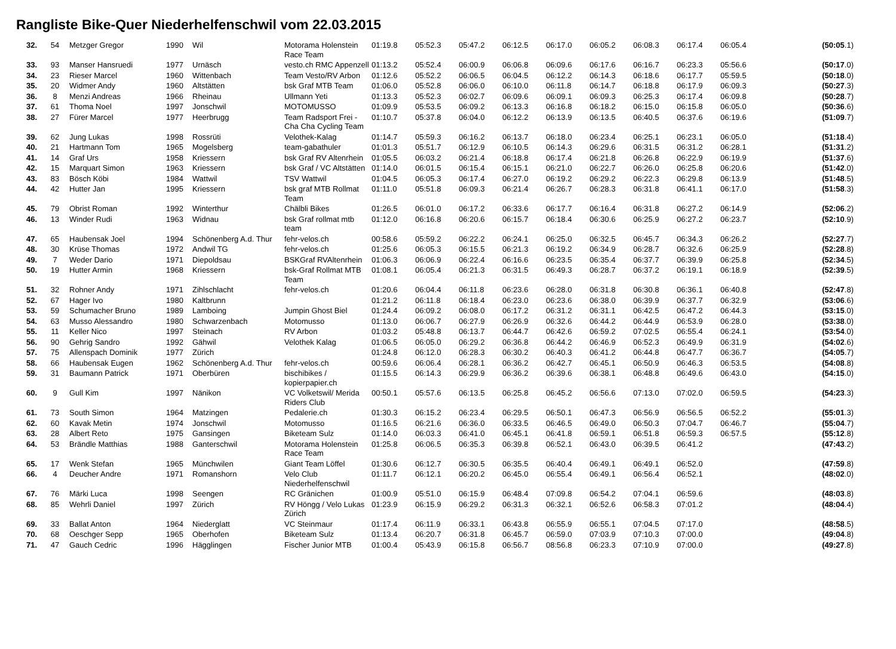Rangliste Bike-Quer Niederhelfenschwil vom 22.03.2015
| 32. | 54 | Metzger Gregor | 1990 | Wil | Motorama Holenstein Race Team | 01:19.8 | 05:52.3 | 05:47.2 | 06:12.5 | 06:17.0 | 06:05.2 | 06:08.3 | 06:17.4 | 06:05.4 | (50:05 .1) |
| 33. | 93 | Manser Hansruedi | 1977 | Urnäsch | vesto.ch RMC Appenzell | 01:13.2 | 05:52.4 | 06:00.9 | 06:06.8 | 06:09.6 | 06:17.6 | 06:16.7 | 06:23.3 | 05:56.6 | (50:17 .0) |
| 34. | 23 | Rieser Marcel | 1960 | Wittenbach | Team Vesto/RV Arbon | 01:12.6 | 05:52.2 | 06:06.5 | 06:04.5 | 06:12.2 | 06:14.3 | 06:18.6 | 06:17.7 | 05:59.5 | (50:18 .0) |
| 35. | 20 | Widmer Andy | 1960 | Altstätten | bsk Graf MTB Team | 01:06.0 | 05:52.8 | 06:06.0 | 06:10.0 | 06:11.8 | 06:14.7 | 06:18.8 | 06:17.9 | 06:09.3 | (50:27 .3) |
| 36. | 8 | Menzi Andreas | 1966 | Rheinau | Ullmann Yeti | 01:13.3 | 05:52.3 | 06:02.7 | 06:09.6 | 06:09.1 | 06:09.3 | 06:25.3 | 06:17.4 | 06:09.8 | (50:28 .7) |
| 37. | 61 | Thoma Noel | 1997 | Jonschwil | MOTOMUSSO | 01:09.9 | 05:53.5 | 06:09.2 | 06:13.3 | 06:16.8 | 06:18.2 | 06:15.0 | 06:15.8 | 06:05.0 | (50:36 .6) |
| 38. | 27 | Fürer Marcel | 1977 | Heerbrugg | Team Radsport Frei - Cha Cha Cycling Team | 01:10.7 | 05:37.8 | 06:04.0 | 06:12.2 | 06:13.9 | 06:13.5 | 06:40.5 | 06:37.6 | 06:19.6 | (51:09 .7) |
| 39. | 62 | Jung Lukas | 1998 | Rossrüti | Velothek-Kalag | 01:14.7 | 05:59.3 | 06:16.2 | 06:13.7 | 06:18.0 | 06:23.4 | 06:25.1 | 06:23.1 | 06:05.0 | (51:18 .4) |
| 40. | 21 | Hartmann Tom | 1965 | Mogelsberg | team-gabathuler | 01:01.3 | 05:51.7 | 06:12.9 | 06:10.5 | 06:14.3 | 06:29.6 | 06:31.5 | 06:31.2 | 06:28.1 | (51:31 .2) |
| 41. | 14 | Graf Urs | 1958 | Kriessern | bsk Graf RV Altenrhein | 01:05.5 | 06:03.2 | 06:21.4 | 06:18.8 | 06:17.4 | 06:21.8 | 06:26.8 | 06:22.9 | 06:19.9 | (51:37 .6) |
| 42. | 15 | Marquart Simon | 1963 | Kriessern | bsk Graf / VC Altstätten | 01:14.0 | 06:01.5 | 06:15.4 | 06:15.1 | 06:21.0 | 06:22.7 | 06:26.0 | 06:25.8 | 06:20.6 | (51:42 .0) |
| 43. | 83 | Bösch Köbi | 1984 | Wattwil | TSV Wattwil | 01:04.5 | 06:05.3 | 06:17.4 | 06:27.0 | 06:19.2 | 06:29.2 | 06:22.3 | 06:29.8 | 06:13.9 | (51:48 .5) |
| 44. | 42 | Hutter Jan | 1995 | Kriessern | bsk graf MTB Rollmat Team | 01:11.0 | 05:51.8 | 06:09.3 | 06:21.4 | 06:26.7 | 06:28.3 | 06:31.8 | 06:41.1 | 06:17.0 | (51:58 .3) |
| 45. | 79 | Obrist Roman | 1992 | Winterthur | Chälbli Bikes | 01:26.5 | 06:01.0 | 06:17.2 | 06:33.6 | 06:17.7 | 06:16.4 | 06:31.8 | 06:27.2 | 06:14.9 | (52:06 .2) |
| 46. | 13 | Winder Rudi | 1963 | Widnau | bsk Graf rollmat mtb team | 01:12.0 | 06:16.8 | 06:20.6 | 06:15.7 | 06:18.4 | 06:30.6 | 06:25.9 | 06:27.2 | 06:23.7 | (52:10 .9) |
| 47. | 65 | Haubensak Joel | 1994 | Schönenberg A.d. Thur | fehr-velos.ch | 00:58.6 | 05:59.2 | 06:22.2 | 06:24.1 | 06:25.0 | 06:32.5 | 06:45.7 | 06:34.3 | 06:26.2 | (52:27 .7) |
| 48. | 30 | Krüse Thomas | 1972 | Andwil TG | fehr-velos.ch | 01:25.6 | 06:05.3 | 06:15.5 | 06:21.3 | 06:19.2 | 06:34.9 | 06:28.7 | 06:32.6 | 06:25.9 | (52:28 .8) |
| 49. | 7 | Weder Dario | 1971 | Diepoldsau | BSKGraf RVAltenrhein | 01:06.3 | 06:06.9 | 06:22.4 | 06:16.6 | 06:23.5 | 06:35.4 | 06:37.7 | 06:39.9 | 06:25.8 | (52:34 .5) |
| 50. | 19 | Hutter Armin | 1968 | Kriessern | bsk-Graf Rollmat MTB Team | 01:08.1 | 06:05.4 | 06:21.3 | 06:31.5 | 06:49.3 | 06:28.7 | 06:37.2 | 06:19.1 | 06:18.9 | (52:39 .5) |
| 51. | 32 | Rohner Andy | 1971 | Zihlschlacht | fehr-velos.ch | 01:20.6 | 06:04.4 | 06:11.8 | 06:23.6 | 06:28.0 | 06:31.8 | 06:30.8 | 06:36.1 | 06:40.8 | (52:47 .8) |
| 52. | 67 | Hager Ivo | 1980 | Kaltbrunn | | 01:21.2 | 06:11.8 | 06:18.4 | 06:23.0 | 06:23.6 | 06:38.0 | 06:39.9 | 06:37.7 | 06:32.9 | (53:06 .6) |
| 53. | 59 | Schumacher Bruno | 1989 | Lamboing | Jumpin Ghost Biel | 01:24.4 | 06:09.2 | 06:08.0 | 06:17.2 | 06:31.2 | 06:31.1 | 06:42.5 | 06:47.2 | 06:44.3 | (53:15 .0) |
| 54. | 63 | Musso Alessandro | 1980 | Schwarzenbach | Motomusso | 01:13.0 | 06:06.7 | 06:27.9 | 06:26.9 | 06:32.6 | 06:44.2 | 06:44.9 | 06:53.9 | 06:28.0 | (53:38 .0) |
| 55. | 11 | Keller Nico | 1997 | Steinach | RV Arbon | 01:03.2 | 05:48.8 | 06:13.7 | 06:44.7 | 06:42.6 | 06:59.2 | 07:02.5 | 06:55.4 | 06:24.1 | (53:54 .0) |
| 56. | 90 | Gehrig Sandro | 1992 | Gähwil | Velothek Kalag | 01:06.5 | 06:05.0 | 06:29.2 | 06:36.8 | 06:44.2 | 06:46.9 | 06:52.3 | 06:49.9 | 06:31.9 | (54:02 .6) |
| 57. | 75 | Allenspach Dominik | 1977 | Zürich | | 01:24.8 | 06:12.0 | 06:28.3 | 06:30.2 | 06:40.3 | 06:41.2 | 06:44.8 | 06:47.7 | 06:36.7 | (54:05 .7) |
| 58. | 66 | Haubensak Eugen | 1962 | Schönenberg A.d. Thur | fehr-velos.ch | 00:59.6 | 06:06.4 | 06:28.1 | 06:36.2 | 06:42.7 | 06:45.1 | 06:50.9 | 06:46.3 | 06:53.5 | (54:08 .8) |
| 59. | 31 | Baumann Patrick | 1971 | Oberbüren | bischibikes / kopierpapier.ch | 01:15.5 | 06:14.3 | 06:29.9 | 06:36.2 | 06:39.6 | 06:38.1 | 06:48.8 | 06:49.6 | 06:43.0 | (54:15 .0) |
| 60. | 9 | Gull Kim | 1997 | Nänikon | VC Volketswil/ Merida Riders Club | 00:50.1 | 05:57.6 | 06:13.5 | 06:25.8 | 06:45.2 | 06:56.6 | 07:13.0 | 07:02.0 | 06:59.5 | (54:23 .3) |
| 61. | 73 | South Simon | 1964 | Matzingen | Pedalerie.ch | 01:30.3 | 06:15.2 | 06:23.4 | 06:29.5 | 06:50.1 | 06:47.3 | 06:56.9 | 06:56.5 | 06:52.2 | (55:01 .3) |
| 62. | 60 | Kavak Metin | 1974 | Jonschwil | Motomusso | 01:16.5 | 06:21.6 | 06:36.0 | 06:33.5 | 06:46.5 | 06:49.0 | 06:50.3 | 07:04.7 | 06:46.7 | (55:04 .7) |
| 63. | 28 | Albert Reto | 1975 | Gansingen | Biketeam Sulz | 01:14.0 | 06:03.3 | 06:41.0 | 06:45.1 | 06:41.8 | 06:59.1 | 06:51.8 | 06:59.3 | 06:57.5 | (55:12 .8) |
| 64. | 53 | Brändle Matthias | 1988 | Ganterschwil | Motorama Holenstein Race Team | 01:25.8 | 06:06.5 | 06:35.3 | 06:39.8 | 06:52.1 | 06:43.0 | 06:39.5 | 06:41.2 | | (47:43 .2) |
| 65. | 17 | Wenk Stefan | 1965 | Münchwilen | Giant Team Löffel | 01:30.6 | 06:12.7 | 06:30.5 | 06:35.5 | 06:40.4 | 06:49.1 | 06:49.1 | 06:52.0 | | (47:59 .8) |
| 66. | 4 | Deucher Andre | 1971 | Romanshorn | Velo Club Niederhelfenschwil | 01:11.7 | 06:12.1 | 06:20.2 | 06:45.0 | 06:55.4 | 06:49.1 | 06:56.4 | 06:52.1 | | (48:02 .0) |
| 67. | 76 | Märki Luca | 1998 | Seengen | RC Gränichen | 01:00.9 | 05:51.0 | 06:15.9 | 06:48.4 | 07:09.8 | 06:54.2 | 07:04.1 | 06:59.6 | | (48:03 .8) |
| 68. | 85 | Wehrli Daniel | 1997 | Zürich | RV Höngg / Velo Lukas Zürich | 01:23.9 | 06:15.9 | 06:29.2 | 06:31.3 | 06:32.1 | 06:52.6 | 06:58.3 | 07:01.2 | | (48:04 .4) |
| 69. | 33 | Ballat Anton | 1964 | Niederglatt | VC Steinmaur | 01:17.4 | 06:11.9 | 06:33.1 | 06:43.8 | 06:55.9 | 06:55.1 | 07:04.5 | 07:17.0 | | (48:58 .5) |
| 70. | 68 | Oeschger Sepp | 1965 | Oberhofen | Biketeam Sulz | 01:13.4 | 06:20.7 | 06:31.8 | 06:45.7 | 06:59.0 | 07:03.9 | 07:10.3 | 07:00.0 | | (49:04 .8) |
| 71. | 47 | Gauch Cedric | 1996 | Hägglingen | Fischer Junior MTB | 01:00.4 | 05:43.9 | 06:15.8 | 06:56.7 | 08:56.8 | 06:23.3 | 07:10.9 | 07:00.0 | | (49:27 .8) |